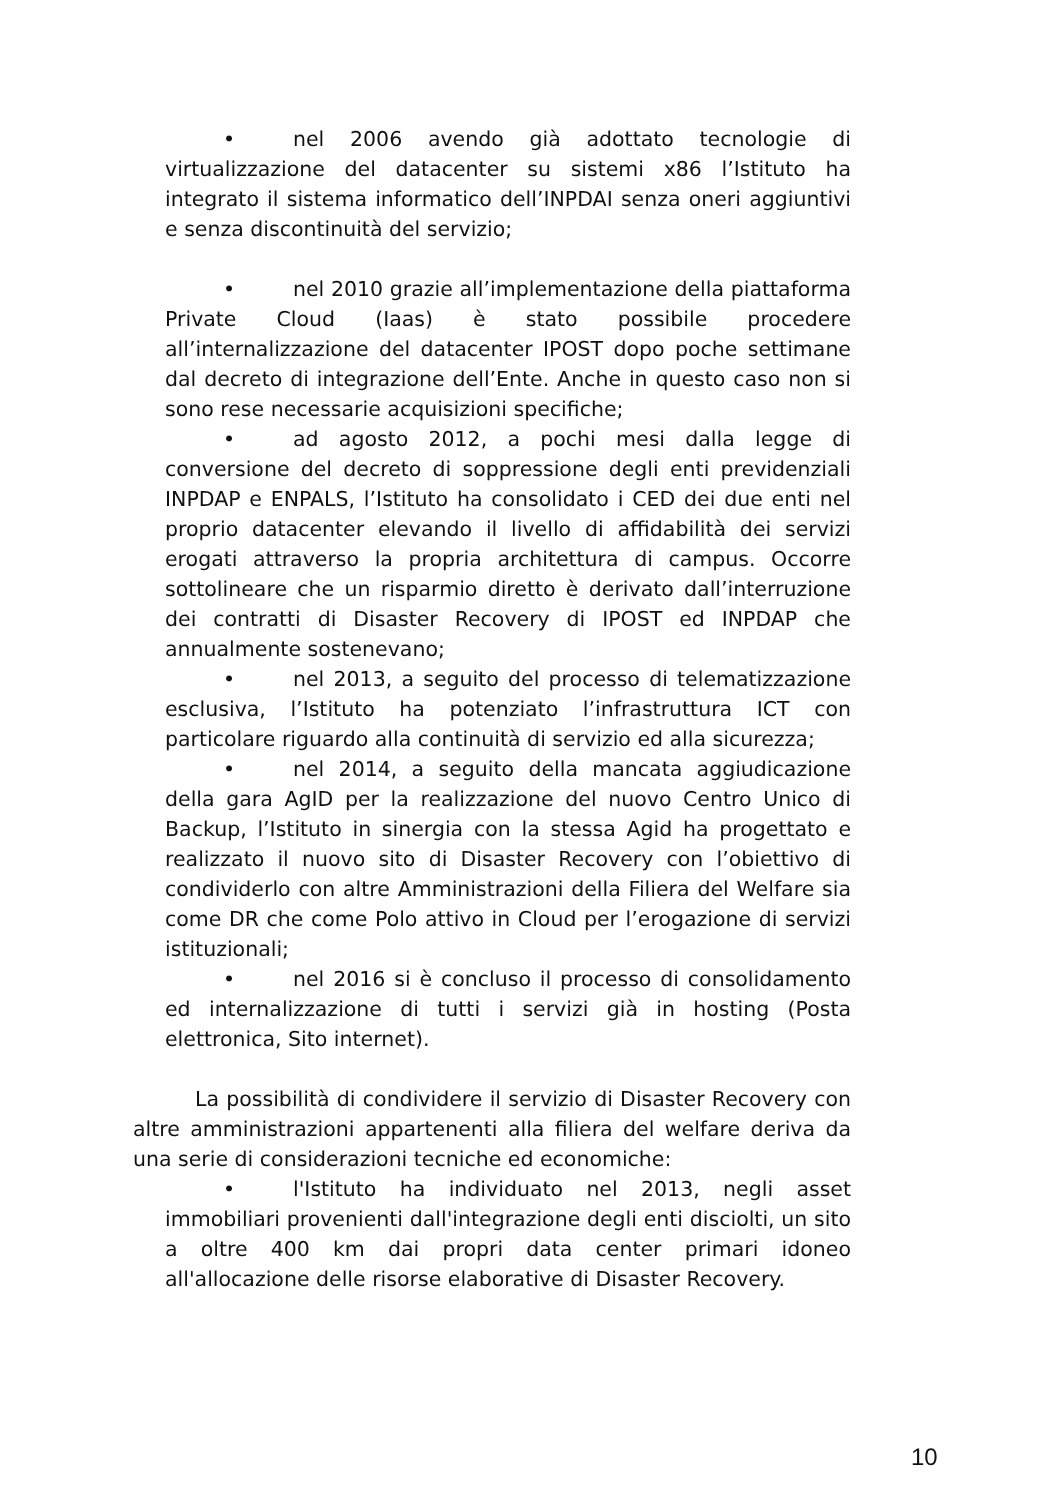• nel 2006 avendo già adottato tecnologie di virtualizzazione del datacenter su sistemi x86 l’Istituto ha integrato il sistema informatico dell’INPDAI senza oneri aggiuntivi e senza discontinuità del servizio;
• nel 2010 grazie all’implementazione della piattaforma Private Cloud (Iaas) è stato possibile procedere all’internalizzazione del datacenter IPOST dopo poche settimane dal decreto di integrazione dell’Ente. Anche in questo caso non si sono rese necessarie acquisizioni specifiche;
• ad agosto 2012, a pochi mesi dalla legge di conversione del decreto di soppressione degli enti previdenziali INPDAP e ENPALS, l’Istituto ha consolidato i CED dei due enti nel proprio datacenter elevando il livello di affidabilità dei servizi erogati attraverso la propria architettura di campus. Occorre sottolineare che un risparmio diretto è derivato dall’interruzione dei contratti di Disaster Recovery di IPOST ed INPDAP che annualmente sostenevano;
• nel 2013, a seguito del processo di telematizzazione esclusiva, l’Istituto ha potenziato l’infrastruttura ICT con particolare riguardo alla continuità di servizio ed alla sicurezza;
• nel 2014, a seguito della mancata aggiudicazione della gara AgID per la realizzazione del nuovo Centro Unico di Backup, l’Istituto in sinergia con la stessa Agid ha progettato e realizzato il nuovo sito di Disaster Recovery con l’obiettivo di condividerlo con altre Amministrazioni della Filiera del Welfare sia come DR che come Polo attivo in Cloud per l’erogazione di servizi istituzionali;
• nel 2016 si è concluso il processo di consolidamento ed internalizzazione di tutti i servizi già in hosting (Posta elettronica, Sito internet).
La possibilità di condividere il servizio di Disaster Recovery con altre amministrazioni appartenenti alla filiera del welfare deriva da una serie di considerazioni tecniche ed economiche:
• l'Istituto ha individuato nel 2013, negli asset immobiliari provenienti dall'integrazione degli enti disciolti, un sito a oltre 400 km dai propri data center primari idoneo all'allocazione delle risorse elaborative di Disaster Recovery.
10